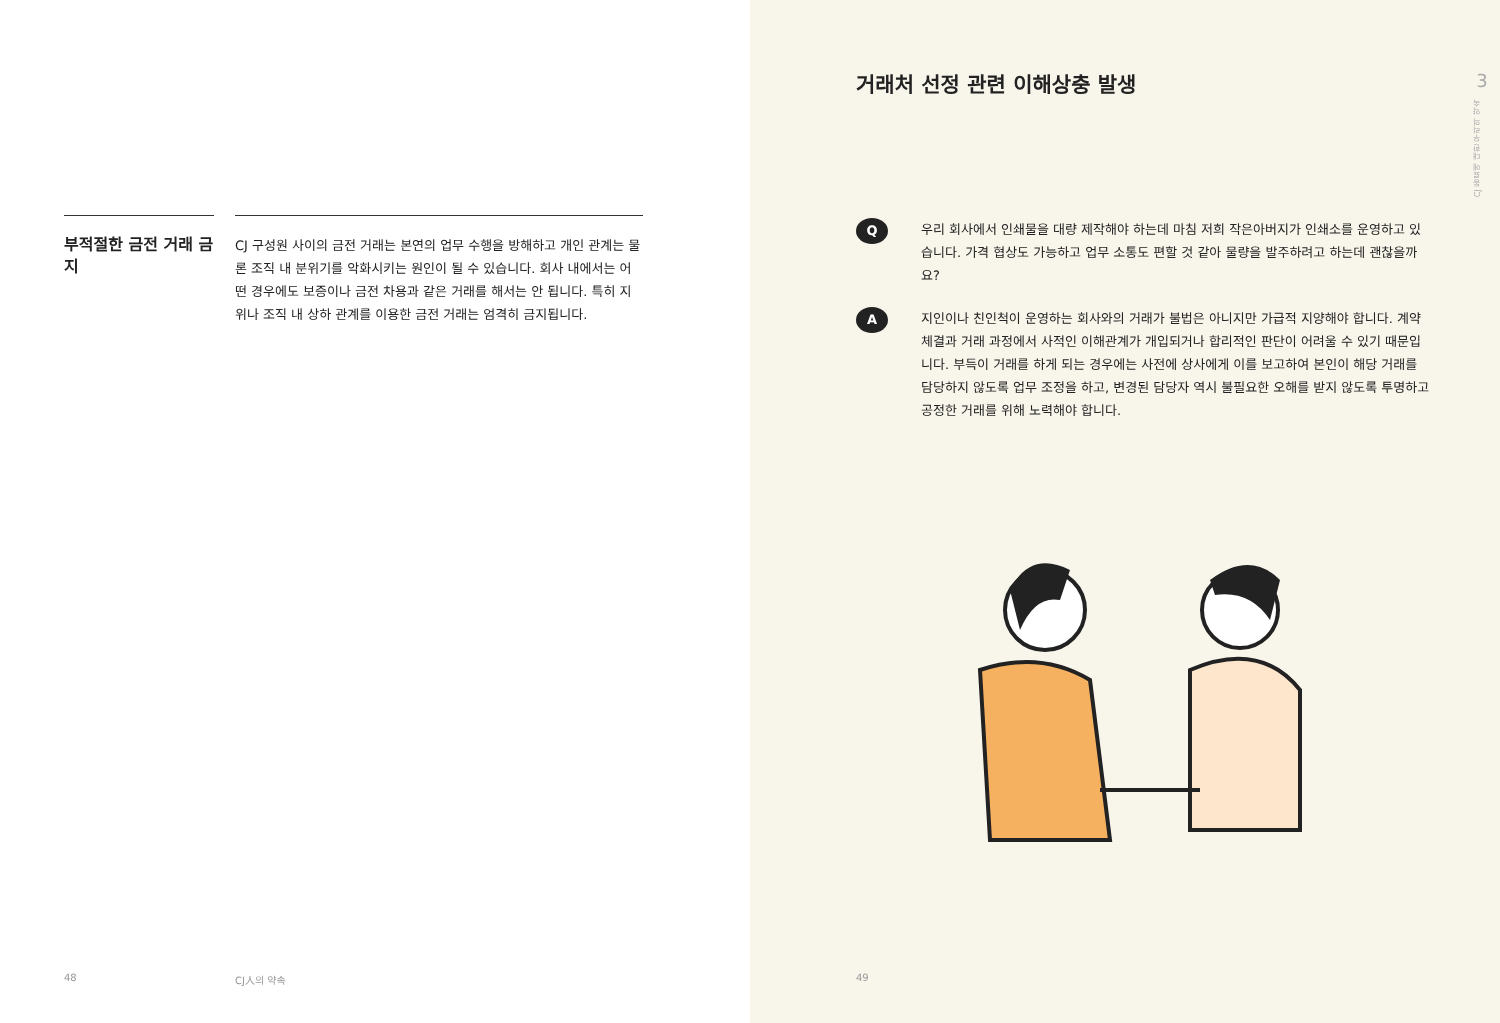부적절한 금전 거래 금지
CJ 구성원 사이의 금전 거래는 본연의 업무 수행을 방해하고 개인 관계는 물론 조직 내 분위기를 악화시키는 원인이 될 수 있습니다. 회사 내에서는 어떤 경우에도 보증이나 금전 차용과 같은 거래를 해서는 안 됩니다. 특히 지위나 조직 내 상하 관계를 이용한 금전 거래는 엄격히 금지됩니다.
48 CJ人의 약속
거래처 선정 관련 이해상충 발생
3
CJ 동료에 대한 우리의 약속
Q
우리 회사에서 인쇄물을 대량 제작해야 하는데 마침 저희 작은아버지가 인쇄소를 운영하고 있습니다. 가격 협상도 가능하고 업무 소통도 편할 것 같아 물량을 발주하려고 하는데 괜찮을까요?
A
지인이나 친인척이 운영하는 회사와의 거래가 불법은 아니지만 가급적 지양해야 합니다. 계약 체결과 거래 과정에서 사적인 이해관계가 개입되거나 합리적인 판단이 어려울 수 있기 때문입니다. 부득이 거래를 하게 되는 경우에는 사전에 상사에게 이를 보고하여 본인이 해당 거래를 담당하지 않도록 업무 조정을 하고, 변경된 담당자 역시 불필요한 오해를 받지 않도록 투명하고 공정한 거래를 위해 노력해야 합니다.
49